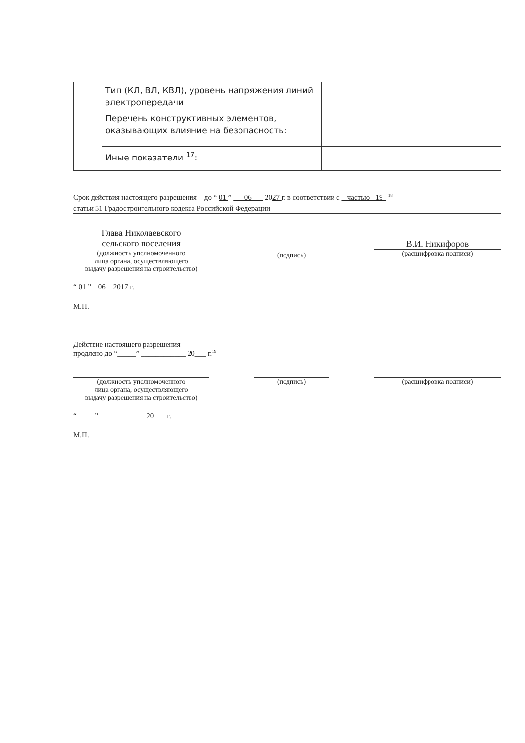| | Тип (КЛ, ВЛ, КВЛ), уровень напряжения линий электропередачи | |
| | Перечень конструктивных элементов, оказывающих влияние на безопасность: | |
| | Иные показатели <sup>17</sup>: | |
Срок действия настоящего разрешения – до “ 01 ” 06 2027 г. в соответствии с частью 19 <sup>18</sup>
статьи 51 Градостроительного кодекса Российской Федерации
Глава Николаевского
сельского поселения
(должность уполномоченного
лица органа, осуществляющего
выдачу разрешения на строительство)
(подпись)
В.И. Никифоров
(расшифровка подписи)
“ 01 ” 06 2017 г.
М.П.
Действие настоящего разрешения
продлено до “_____” ____________ 20___ г.<sup>19</sup>
(должность уполномоченного
лица органа, осуществляющего
выдачу разрешения на строительство)
(подпись) (расшифровка подписи)
“_____” ____________ 20___ г.
М.П.